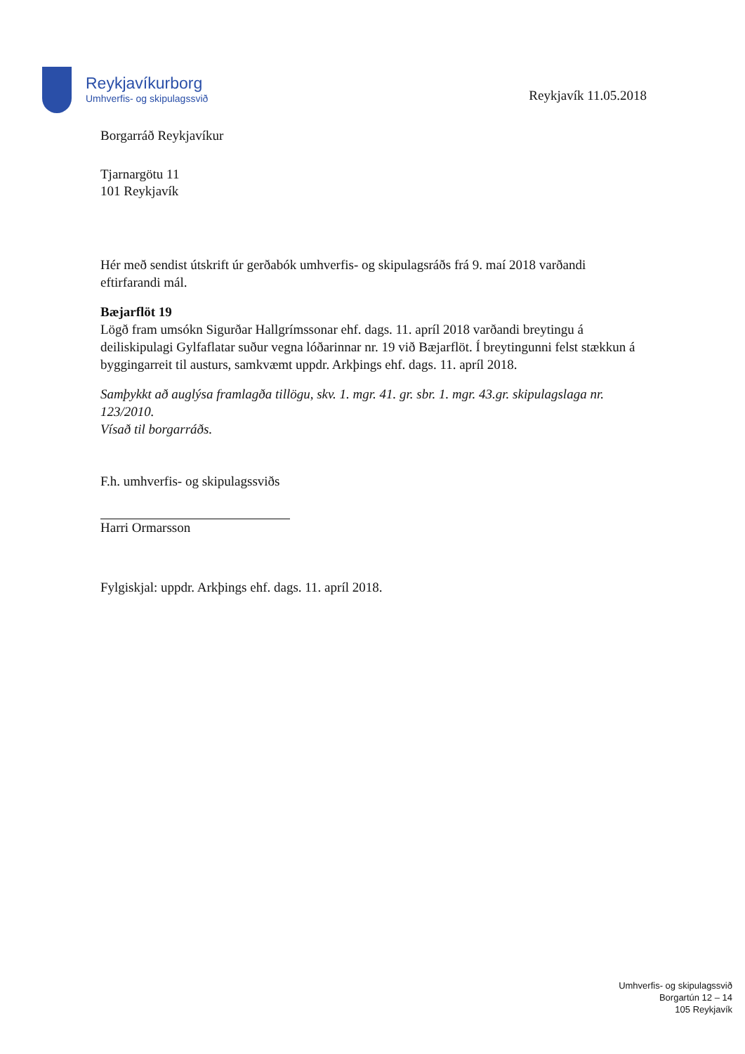Reykjavíkurborg
Umhverfis- og skipulagssvið
Reykjavík 11.05.2018
Borgarráð Reykjavíkur
Tjarnargötu 11
101 Reykjavík
Hér með sendist útskrift úr gerðabók umhverfis- og skipulagsráðs frá 9. maí 2018 varðandi eftirfarandi mál.
Bæjarflöt 19
Lögð fram umsókn Sigurðar Hallgrímssonar ehf. dags. 11. apríl 2018 varðandi breytingu á deiliskipulagi Gylfaflatar suður vegna lóðarinnar nr. 19 við Bæjarflöt. Í breytingunni felst stækkun á byggingarreit til austurs, samkvæmt uppdr. Arkþings ehf. dags. 11. apríl 2018.
Samþykkt að auglýsa framlagða tillögu, skv. 1. mgr. 41. gr. sbr. 1. mgr. 43.gr. skipulagslaga nr. 123/2010.
Vísað til borgarráðs.
F.h. umhverfis- og skipulagssviðs
Harri Ormarsson
Fylgiskjal: uppdr. Arkþings ehf. dags. 11. apríl 2018.
Umhverfis- og skipulagssvið
Borgartún 12 – 14
105 Reykjavík